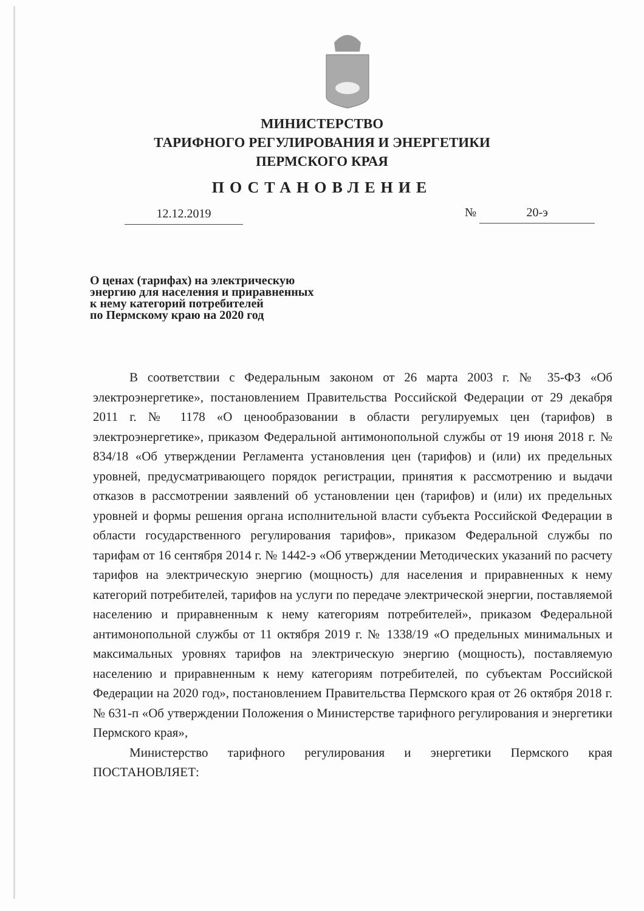МИНИСТЕРСТВО
ТАРИФНОГО РЕГУЛИРОВАНИЯ И ЭНЕРГЕТИКИ
ПЕРМСКОГО КРАЯ
ПОСТАНОВЛЕНИЕ
12.12.2019 № 20-э
О ценах (тарифах) на электрическую
энергию для населения и приравненных
к нему категорий потребителей
по Пермскому краю на 2020 год
В соответствии с Федеральным законом от 26 марта 2003 г. № 35-ФЗ «Об электроэнергетике», постановлением Правительства Российской Федерации от 29 декабря 2011 г. № 1178 «О ценообразовании в области регулируемых цен (тарифов) в электроэнергетике», приказом Федеральной антимонопольной службы от 19 июня 2018 г. № 834/18 «Об утверждении Регламента установления цен (тарифов) и (или) их предельных уровней, предусматривающего порядок регистрации, принятия к рассмотрению и выдачи отказов в рассмотрении заявлений об установлении цен (тарифов) и (или) их предельных уровней и формы решения органа исполнительной власти субъекта Российской Федерации в области государственного регулирования тарифов», приказом Федеральной службы по тарифам от 16 сентября 2014 г. № 1442-э «Об утверждении Методических указаний по расчету тарифов на электрическую энергию (мощность) для населения и приравненных к нему категорий потребителей, тарифов на услуги по передаче электрической энергии, поставляемой населению и приравненным к нему категориям потребителей», приказом Федеральной антимонопольной службы от 11 октября 2019 г. № 1338/19 «О предельных минимальных и максимальных уровнях тарифов на электрическую энергию (мощность), поставляемую населению и приравненным к нему категориям потребителей, по субъектам Российской Федерации на 2020 год», постановлением Правительства Пермского края от 26 октября 2018 г. № 631-п «Об утверждении Положения о Министерстве тарифного регулирования и энергетики Пермского края»,
Министерство тарифного регулирования и энергетики Пермского края ПОСТАНОВЛЯЕТ: